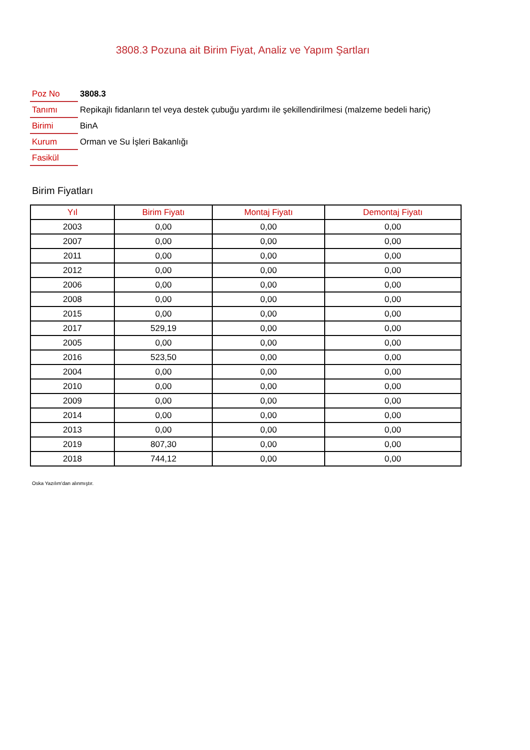3808.3 Pozuna ait Birim Fiyat, Analiz ve Yapım Şartları
| Poz No | 3808.3 |
| Tanımı | Repikajlı fidanların tel veya destek çubuğu yardımı ile şekillendirilmesi (malzeme bedeli hariç) |
| Birimi | BinA |
| Kurum | Orman ve Su İşleri Bakanlığı |
| Fasikül | |
Birim Fiyatları
| Yıl | Birim Fiyatı | Montaj Fiyatı | Demontaj Fiyatı |
| --- | --- | --- | --- |
| 2003 | 0,00 | 0,00 | 0,00 |
| 2007 | 0,00 | 0,00 | 0,00 |
| 2011 | 0,00 | 0,00 | 0,00 |
| 2012 | 0,00 | 0,00 | 0,00 |
| 2006 | 0,00 | 0,00 | 0,00 |
| 2008 | 0,00 | 0,00 | 0,00 |
| 2015 | 0,00 | 0,00 | 0,00 |
| 2017 | 529,19 | 0,00 | 0,00 |
| 2005 | 0,00 | 0,00 | 0,00 |
| 2016 | 523,50 | 0,00 | 0,00 |
| 2004 | 0,00 | 0,00 | 0,00 |
| 2010 | 0,00 | 0,00 | 0,00 |
| 2009 | 0,00 | 0,00 | 0,00 |
| 2014 | 0,00 | 0,00 | 0,00 |
| 2013 | 0,00 | 0,00 | 0,00 |
| 2019 | 807,30 | 0,00 | 0,00 |
| 2018 | 744,12 | 0,00 | 0,00 |
Oska Yazılım'dan alınmıştır.